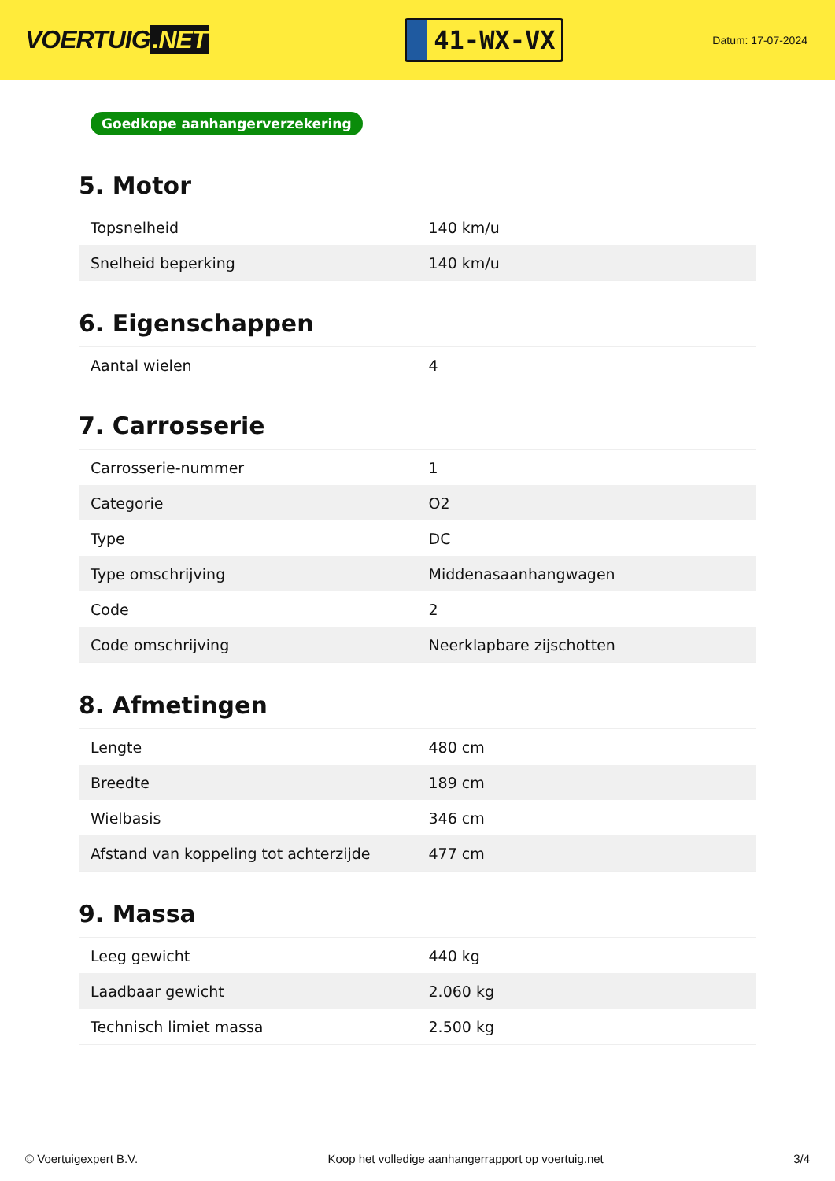VOERTUIG.NET
41-WX-VX
Datum: 17-07-2024
Goedkope aanhangerverzekering
5. Motor
| Topsnelheid | 140 km/u |
| Snelheid beperking | 140 km/u |
6. Eigenschappen
| Aantal wielen | 4 |
7. Carrosserie
| Carrosserie-nummer | 1 |
| Categorie | O2 |
| Type | DC |
| Type omschrijving | Middenasaanhangwagen |
| Code | 2 |
| Code omschrijving | Neerklapbare zijschotten |
8. Afmetingen
| Lengte | 480 cm |
| Breedte | 189 cm |
| Wielbasis | 346 cm |
| Afstand van koppeling tot achterzijde | 477 cm |
9. Massa
| Leeg gewicht | 440 kg |
| Laadbaar gewicht | 2.060 kg |
| Technisch limiet massa | 2.500 kg |
© Voertuigexpert B.V. Koop het volledige aanhangerrapport op voertuig.net 3/4